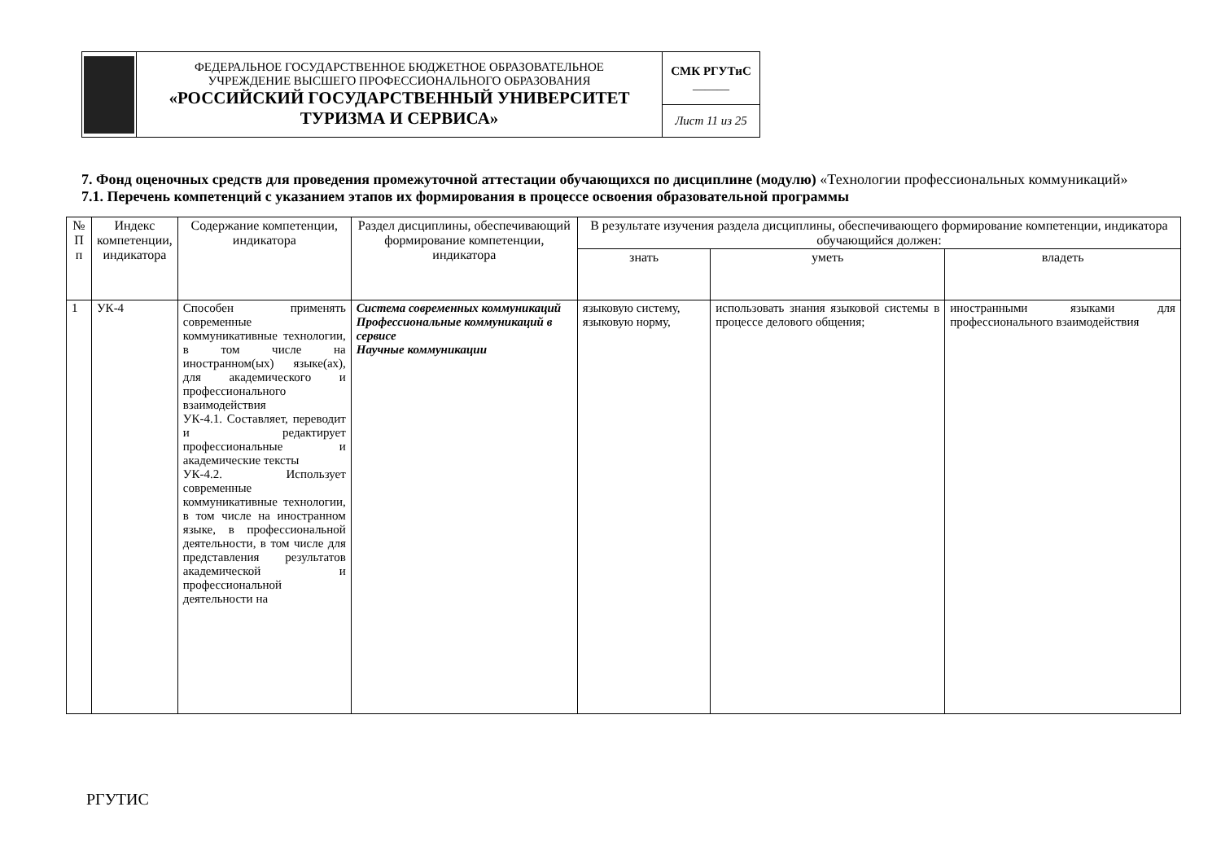| | ФЕДЕРАЛЬНОЕ ГОСУДАРСТВЕННОЕ БЮДЖЕТНОЕ ОБРАЗОВАТЕЛЬНОЕ УЧРЕЖДЕНИЕ ВЫСШЕГО ПРОФЕССИОНАЛЬНОГО ОБРАЗОВАНИЯ «РОССИЙСКИЙ ГОСУДАРСТВЕННЫЙ УНИВЕРСИТЕТ ТУРИЗМА И СЕРВИСА» | СМК РГУТиС ______ |
| | | Лист 11 из 25 |
7. Фонд оценочных средств для проведения промежуточной аттестации обучающихся по дисциплине (модулю) «Технологии профессиональных коммуникаций»
7.1. Перечень компетенций с указанием этапов их формирования в процессе освоения образовательной программы
| № П п | Индекс компетенции, индикатора | Содержание компетенции, индикатора | Раздел дисциплины, обеспечивающий формирование компетенции, индикатора | В результате изучения раздела дисциплины, обеспечивающего формирование компетенции, индикатора обучающийся должен: | | |
| --- | --- | --- | --- | --- | --- | --- |
| | | | | знать | уметь | владеть |
| 1 | УК-4 | Способен применять современные коммуникативные технологии, в том числе на иностранном(ых) языке(ах), для академического и профессионального взаимодействия УК-4.1. Составляет, переводит и редактирует профессиональные и академические тексты УК-4.2. Использует современные коммуникативные технологии, в том числе на иностранном языке, в профессиональной деятельности, в том числе для представления результатов академической и профессиональной деятельности на | Система современных коммуникаций Профессиональные коммуникаций в сервисе Научные коммуникации | языковую систему, языковую норму, | использовать знания языковой системы в процессе делового общения; | иностранными языками для профессионального взаимодействия |
РГУТИС